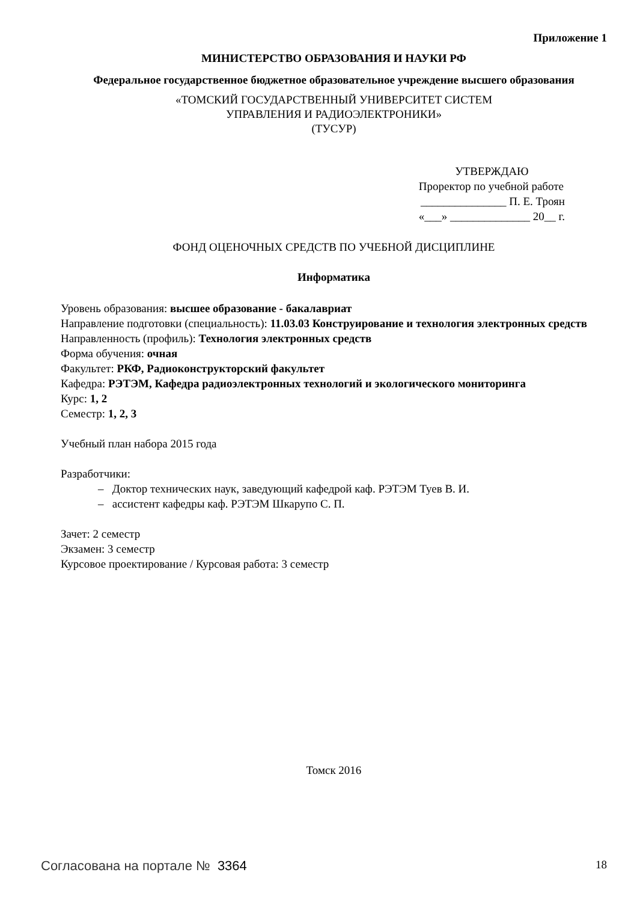Приложение 1
МИНИСТЕРСТВО ОБРАЗОВАНИЯ И НАУКИ РФ
Федеральное государственное бюджетное образовательное учреждение высшего образования
«ТОМСКИЙ ГОСУДАРСТВЕННЫЙ УНИВЕРСИТЕТ СИСТЕМ
УПРАВЛЕНИЯ И РАДИОЭЛЕКТРОНИКИ»
(ТУСУР)
УТВЕРЖДАЮ
Проректор по учебной работе
_______________ П. Е. Троян
«___» ______________ 20__ г.
ФОНД ОЦЕНОЧНЫХ СРЕДСТВ ПО УЧЕБНОЙ ДИСЦИПЛИНЕ
Информатика
Уровень образования: высшее образование - бакалавриат
Направление подготовки (специальность): 11.03.03 Конструирование и технология электронных средств
Направленность (профиль): Технология электронных средств
Форма обучения: очная
Факультет: РКФ, Радиоконструкторский факультет
Кафедра: РЭТЭМ, Кафедра радиоэлектронных технологий и экологического мониторинга
Курс: 1, 2
Семестр: 1, 2, 3
Учебный план набора 2015 года
Разработчики:
– Доктор технических наук, заведующий кафедрой каф. РЭТЭМ Туев В. И.
– ассистент кафедры каф. РЭТЭМ Шкарупо С. П.
Зачет: 2 семестр
Экзамен: 3 семестр
Курсовое проектирование / Курсовая работа: 3 семестр
Томск 2016
Согласована на портале № 3364 18